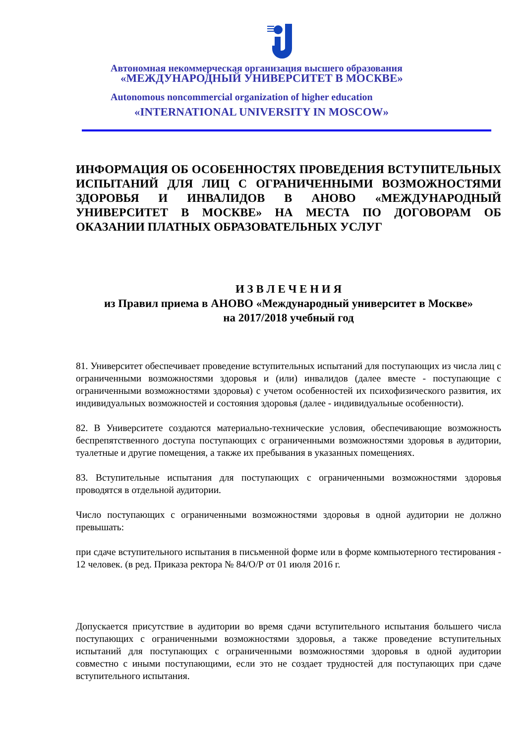Автономная некоммерческая организация высшего образования
«МЕЖДУНАРОДНЫЙ УНИВЕРСИТЕТ В МОСКВЕ»
Autonomous noncommercial organization of higher education
«INTERNATIONAL UNIVERSITY IN MOSCOW»
ИНФОРМАЦИЯ ОБ ОСОБЕННОСТЯХ ПРОВЕДЕНИЯ ВСТУПИТЕЛЬНЫХ ИСПЫТАНИЙ ДЛЯ ЛИЦ С ОГРАНИЧЕННЫМИ ВОЗМОЖНОСТЯМИ ЗДОРОВЬЯ И ИНВАЛИДОВ В АНОВО «МЕЖДУНАРОДНЫЙ УНИВЕРСИТЕТ В МОСКВЕ» НА МЕСТА ПО ДОГОВОРАМ ОБ ОКАЗАНИИ ПЛАТНЫХ ОБРАЗОВАТЕЛЬНЫХ УСЛУГ
И З В Л Е Ч Е Н И Я
из Правил приема в АНОВО «Международный университет в Москве»
на 2017/2018 учебный год
81. Университет обеспечивает проведение вступительных испытаний для поступающих из числа лиц с ограниченными возможностями здоровья и (или) инвалидов (далее вместе - поступающие с ограниченными возможностями здоровья) с учетом особенностей их психофизического развития, их индивидуальных возможностей и состояния здоровья (далее - индивидуальные особенности).
82. В Университете создаются материально-технические условия, обеспечивающие возможность беспрепятственного доступа поступающих с ограниченными возможностями здоровья в аудитории, туалетные и другие помещения, а также их пребывания в указанных помещениях.
83. Вступительные испытания для поступающих с ограниченными возможностями здоровья проводятся в отдельной аудитории.
Число поступающих с ограниченными возможностями здоровья в одной аудитории не должно превышать:
при сдаче вступительного испытания в письменной форме или в форме компьютерного тестирования - 12 человек. (в ред. Приказа ректора № 84/О/Р от 01 июля 2016 г.
Допускается присутствие в аудитории во время сдачи вступительного испытания большего числа поступающих с ограниченными возможностями здоровья, а также проведение вступительных испытаний для поступающих с ограниченными возможностями здоровья в одной аудитории совместно с иными поступающими, если это не создает трудностей для поступающих при сдаче вступительного испытания.